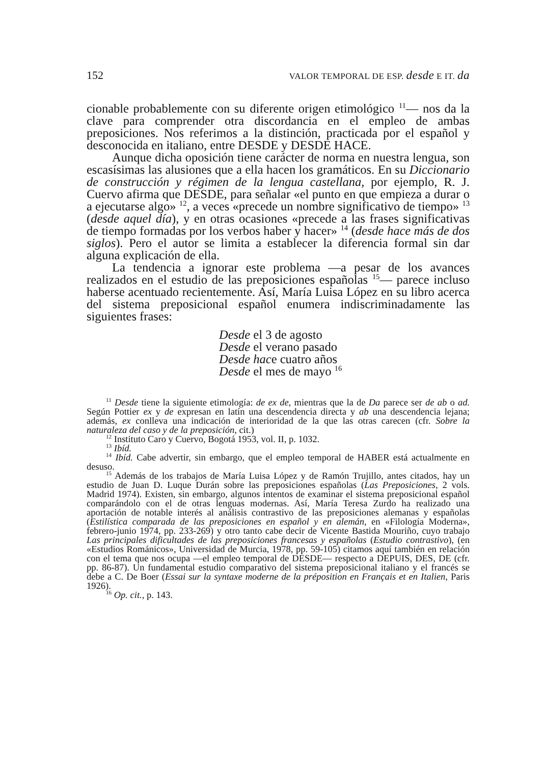152 VALOR TEMPORAL DE ESP. desde E IT. da
cionable probablemente con su diferente origen etimológico <sup>11</sup>— nos da la clave para comprender otra discordancia en el empleo de ambas preposiciones. Nos referimos a la distinción, practicada por el español y desconocida en italiano, entre DESDE y DESDE HACE.
Aunque dicha oposición tiene carácter de norma en nuestra lengua, son escasísimas las alusiones que a ella hacen los gramáticos. En su Diccionario de construcción y régimen de la lengua castellana, por ejemplo, R. J. Cuervo afirma que DESDE, para señalar «el punto en que empieza a durar o a ejecutarse algo» <sup>12</sup>, a veces «precede un nombre significativo de tiempo» <sup>13</sup> (desde aquel día), y en otras ocasiones «precede a las frases significativas de tiempo formadas por los verbos haber y hacer» <sup>14</sup> (desde hace más de dos siglos). Pero el autor se limita a establecer la diferencia formal sin dar alguna explicación de ella.
La tendencia a ignorar este problema —a pesar de los avances realizados en el estudio de las preposiciones españolas <sup>15</sup>— parece incluso haberse acentuado recientemente. Así, María Luisa López en su libro acerca del sistema preposicional español enumera indiscriminadamente las siguientes frases:
Desde el 3 de agosto
Desde el verano pasado
Desde hace cuatro años
Desde el mes de mayo <sup>16</sup>
<sup>11</sup> Desde tiene la siguiente etimología: de ex de, mientras que la de Da parece ser de ab o ad. Según Pottier ex y de expresan en latín una descendencia directa y ab una descendencia lejana; además, ex conlleva una indicación de interioridad de la que las otras carecen (cfr. Sobre la naturaleza del caso y de la preposición, cit.)
<sup>12</sup> Instituto Caro y Cuervo, Bogotá 1953, vol. II, p. 1032.
<sup>13</sup> Ibíd.
<sup>14</sup> Ibíd. Cabe advertir, sin embargo, que el empleo temporal de HABER está actualmente en desuso.
<sup>15</sup> Además de los trabajos de María Luisa López y de Ramón Trujillo, antes citados, hay un estudio de Juan D. Luque Durán sobre las preposiciones españolas (Las Preposiciones, 2 vols. Madrid 1974). Existen, sin embargo, algunos intentos de examinar el sistema preposicional español comparándolo con el de otras lenguas modernas. Así, María Teresa Zurdo ha realizado una aportación de notable interés al análisis contrastivo de las preposiciones alemanas y españolas (Estilística comparada de las preposiciones en español y en alemán, en «Filología Moderna», febrero-junio 1974, pp. 233-269) y otro tanto cabe decir de Vicente Bastida Mouriño, cuyo trabajo Las principales dificultades de las preposiciones francesas y españolas (Estudio contrastivo), (en «Estudios Románicos», Universidad de Murcia, 1978, pp. 59-105) citamos aquí también en relación con el tema que nos ocupa —el empleo temporal de DESDE— respecto a DEPUIS, DES, DE (cfr. pp. 86-87). Un fundamental estudio comparativo del sistema preposicional italiano y el francés se debe a C. De Boer (Essai sur la syntaxe moderne de la préposition en Français et en Italien, Paris 1926).
<sup>16</sup> Op. cit., p. 143.